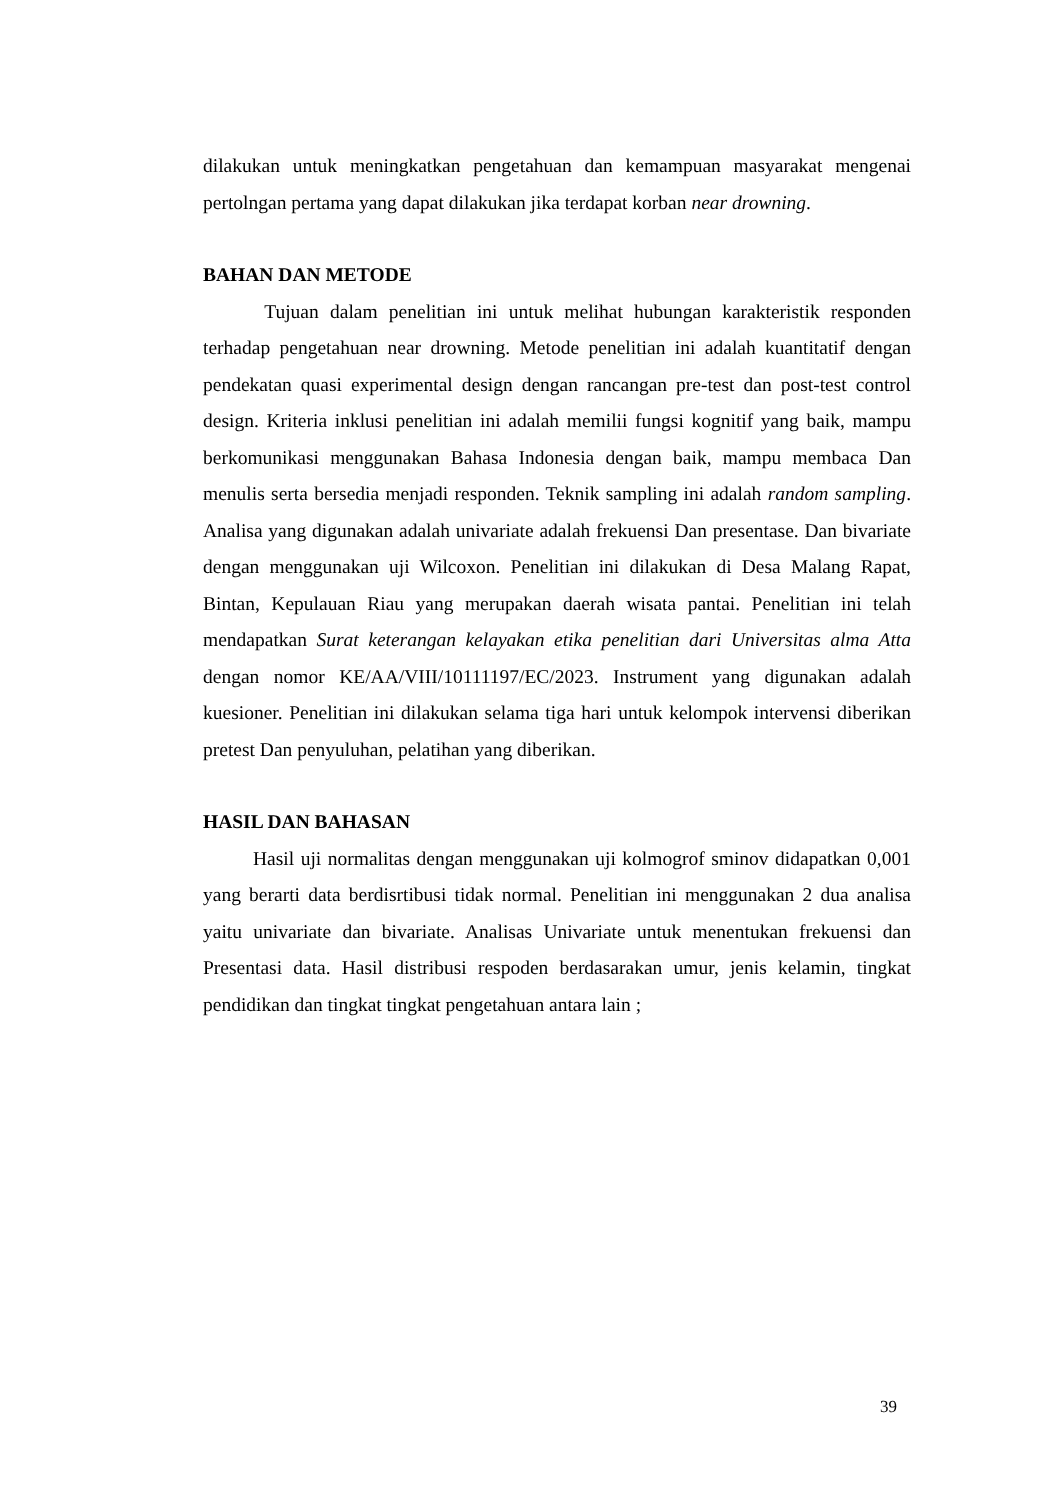dilakukan untuk meningkatkan pengetahuan dan kemampuan masyarakat mengenai pertolngan pertama yang dapat dilakukan jika terdapat korban near drowning.
BAHAN DAN METODE
Tujuan dalam penelitian ini untuk melihat hubungan karakteristik responden terhadap pengetahuan near drowning. Metode penelitian ini adalah kuantitatif dengan pendekatan quasi experimental design dengan rancangan pre-test dan post-test control design. Kriteria inklusi penelitian ini adalah memilii fungsi kognitif yang baik, mampu berkomunikasi menggunakan Bahasa Indonesia dengan baik, mampu membaca Dan menulis serta bersedia menjadi responden. Teknik sampling ini adalah random sampling. Analisa yang digunakan adalah univariate adalah frekuensi Dan presentase. Dan bivariate dengan menggunakan uji Wilcoxon. Penelitian ini dilakukan di Desa Malang Rapat, Bintan, Kepulauan Riau yang merupakan daerah wisata pantai. Penelitian ini telah mendapatkan Surat keterangan kelayakan etika penelitian dari Universitas alma Atta dengan nomor KE/AA/VIII/10111197/EC/2023. Instrument yang digunakan adalah kuesioner. Penelitian ini dilakukan selama tiga hari untuk kelompok intervensi diberikan pretest Dan penyuluhan, pelatihan yang diberikan.
HASIL DAN BAHASAN
Hasil uji normalitas dengan menggunakan uji kolmogrof sminov didapatkan 0,001 yang berarti data berdisrtibusi tidak normal. Penelitian ini menggunakan 2 dua analisa yaitu univariate dan bivariate. Analisas Univariate untuk menentukan frekuensi dan Presentasi data. Hasil distribusi respoden berdasarakan umur, jenis kelamin, tingkat pendidikan dan tingkat tingkat pengetahuan antara lain ;
39